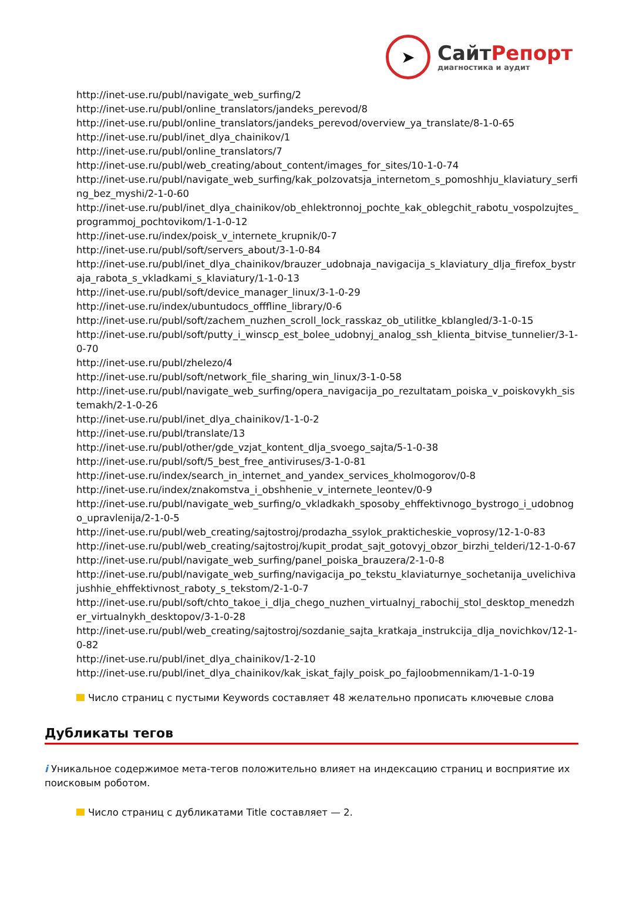➤
СайтРепорт
диагностика и аудит
http://inet-use.ru/publ/navigate_web_surfing/2
http://inet-use.ru/publ/online_translators/jandeks_perevod/8
http://inet-use.ru/publ/online_translators/jandeks_perevod/overview_ya_translate/8-1-0-65
http://inet-use.ru/publ/inet_dlya_chainikov/1
http://inet-use.ru/publ/online_translators/7
http://inet-use.ru/publ/web_creating/about_content/images_for_sites/10-1-0-74
http://inet-use.ru/publ/navigate_web_surfing/kak_polzovatsja_internetom_s_pomoshhju_klaviatury_serfing_bez_myshi/2-1-0-60
http://inet-use.ru/publ/inet_dlya_chainikov/ob_ehlektronnoj_pochte_kak_oblegchit_rabotu_vospolzujtes_programmoj_pochtovikom/1-1-0-12
http://inet-use.ru/index/poisk_v_internete_krupnik/0-7
http://inet-use.ru/publ/soft/servers_about/3-1-0-84
http://inet-use.ru/publ/inet_dlya_chainikov/brauzer_udobnaja_navigacija_s_klaviatury_dlja_firefox_bystraja_rabota_s_vkladkami_s_klaviatury/1-1-0-13
http://inet-use.ru/publ/soft/device_manager_linux/3-1-0-29
http://inet-use.ru/index/ubuntudocs_offfline_library/0-6
http://inet-use.ru/publ/soft/zachem_nuzhen_scroll_lock_rasskaz_ob_utilitke_kblangled/3-1-0-15
http://inet-use.ru/publ/soft/putty_i_winscp_est_bolee_udobnyj_analog_ssh_klienta_bitvise_tunnelier/3-1-0-70
http://inet-use.ru/publ/zhelezo/4
http://inet-use.ru/publ/soft/network_file_sharing_win_linux/3-1-0-58
http://inet-use.ru/publ/navigate_web_surfing/opera_navigacija_po_rezultatam_poiska_v_poiskovykh_sistemakh/2-1-0-26
http://inet-use.ru/publ/inet_dlya_chainikov/1-1-0-2
http://inet-use.ru/publ/translate/13
http://inet-use.ru/publ/other/gde_vzjat_kontent_dlja_svoego_sajta/5-1-0-38
http://inet-use.ru/publ/soft/5_best_free_antiviruses/3-1-0-81
http://inet-use.ru/index/search_in_internet_and_yandex_services_kholmogorov/0-8
http://inet-use.ru/index/znakomstva_i_obshhenie_v_internete_leontev/0-9
http://inet-use.ru/publ/navigate_web_surfing/o_vkladkakh_sposoby_ehffektivnogo_bystrogo_i_udobnogo_upravlenija/2-1-0-5
http://inet-use.ru/publ/web_creating/sajtostroj/prodazha_ssylok_prakticheskie_voprosy/12-1-0-83
http://inet-use.ru/publ/web_creating/sajtostroj/kupit_prodat_sajt_gotovyj_obzor_birzhi_telderi/12-1-0-67
http://inet-use.ru/publ/navigate_web_surfing/panel_poiska_brauzera/2-1-0-8
http://inet-use.ru/publ/navigate_web_surfing/navigacija_po_tekstu_klaviaturnye_sochetanija_uvelichivajushhie_ehffektivnost_raboty_s_tekstom/2-1-0-7
http://inet-use.ru/publ/soft/chto_takoe_i_dlja_chego_nuzhen_virtualnyj_rabochij_stol_desktop_menedzher_virtualnykh_desktopov/3-1-0-28
http://inet-use.ru/publ/web_creating/sajtostroj/sozdanie_sajta_kratkaja_instrukcija_dlja_novichkov/12-1-0-82
http://inet-use.ru/publ/inet_dlya_chainikov/1-2-10
http://inet-use.ru/publ/inet_dlya_chainikov/kak_iskat_fajly_poisk_po_fajloobmennikam/1-1-0-19
Число страниц с пустыми Keywords составляет 48 желательно прописать ключевые слова
Дубликаты тегов
i Уникальное содержимое мета-тегов положительно влияет на индексацию страниц и восприятие их поисковым роботом.
Число страниц с дубликатами Title составляет — 2.